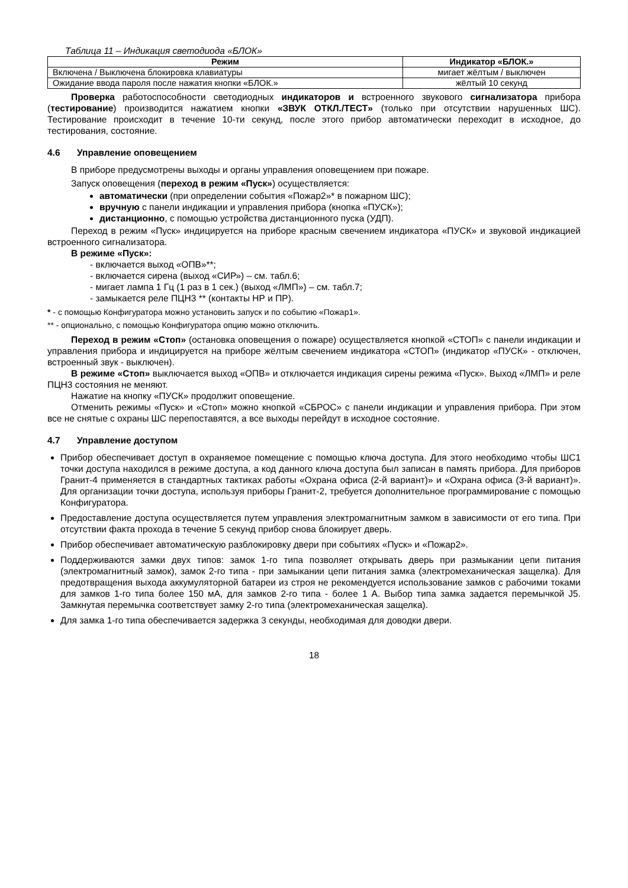Таблица 11 – Индикация светодиода «БЛОК»
| Режим | Индикатор «БЛОК.» |
| --- | --- |
| Включена / Выключена блокировка клавиатуры | мигает жёлтым / выключен |
| Ожидание ввода пароля после нажатия кнопки «БЛОК.» | жёлтый 10 секунд |
Проверка работоспособности светодиодных индикаторов и встроенного звукового сигнализатора прибора (тестирование) производится нажатием кнопки «ЗВУК ОТКЛ./ТЕСТ» (только при отсутствии нарушенных ШС). Тестирование происходит в течение 10-ти секунд, после этого прибор автоматически переходит в исходное, до тестирования, состояние.
4.6 Управление оповещением
В приборе предусмотрены выходы и органы управления оповещением при пожаре.
Запуск оповещения (переход в режим «Пуск») осуществляется:
автоматически (при определении события «Пожар2»* в пожарном ШС);
вручную с панели индикации и управления прибора (кнопка «ПУСК»);
дистанционно, с помощью устройства дистанционного пуска (УДП).
Переход в режим «Пуск» индицируется на приборе красным свечением индикатора «ПУСК» и звуковой индикацией встроенного сигнализатора.
В режиме «Пуск»:
- включается выход «ОПВ»**;
- включается сирена (выход «СИР») – см. табл.6;
- мигает лампа 1 Гц (1 раз в 1 сек.) (выход «ЛМП») – см. табл.7;
- замыкается реле ПЦН3 ** (контакты НР и ПР).
* - с помощью Конфигуратора можно установить запуск и по событию «Пожар1».
** - опционально, с помощью Конфигуратора опцию можно отключить.
Переход в режим «Стоп» (остановка оповещения о пожаре) осуществляется кнопкой «СТОП» с панели индикации и управления прибора и индицируется на приборе жёлтым свечением индикатора «СТОП» (индикатор «ПУСК» - отключен, встроенный звук - выключен).
В режиме «Стоп» выключается выход «ОПВ» и отключается индикация сирены режима «Пуск». Выход «ЛМП» и реле ПЦН3 состояния не меняют.
Нажатие на кнопку «ПУСК» продолжит оповещение.
Отменить режимы «Пуск» и «Стоп» можно кнопкой «СБРОС» с панели индикации и управления прибора. При этом все не снятые с охраны ШС перепоставятся, а все выходы перейдут в исходное состояние.
4.7 Управление доступом
Прибор обеспечивает доступ в охраняемое помещение с помощью ключа доступа. Для этого необходимо чтобы ШС1 точки доступа находился в режиме доступа, а код данного ключа доступа был записан в память прибора. Для приборов Гранит-4 применяется в стандартных тактиках работы «Охрана офиса (2-й вариант)» и «Охрана офиса (3-й вариант)». Для организации точки доступа, используя приборы Гранит-2, требуется дополнительное программирование с помощью Конфигуратора.
Предоставление доступа осуществляется путем управления электромагнитным замком в зависимости от его типа. При отсутствии факта прохода в течение 5 секунд прибор снова блокирует дверь.
Прибор обеспечивает автоматическую разблокировку двери при событиях «Пуск» и «Пожар2».
Поддерживаются замки двух типов: замок 1-го типа позволяет открывать дверь при размыкании цепи питания (электромагнитный замок), замок 2-го типа - при замыкании цепи питания замка (электромеханическая защелка). Для предотвращения выхода аккумуляторной батареи из строя не рекомендуется использование замков с рабочими токами для замков 1-го типа более 150 мА, для замков 2-го типа - более 1 А. Выбор типа замка задается перемычкой J5. Замкнутая перемычка соответствует замку 2-го типа (электромеханическая защелка).
Для замка 1-го типа обеспечивается задержка 3 секунды, необходимая для доводки двери.
18